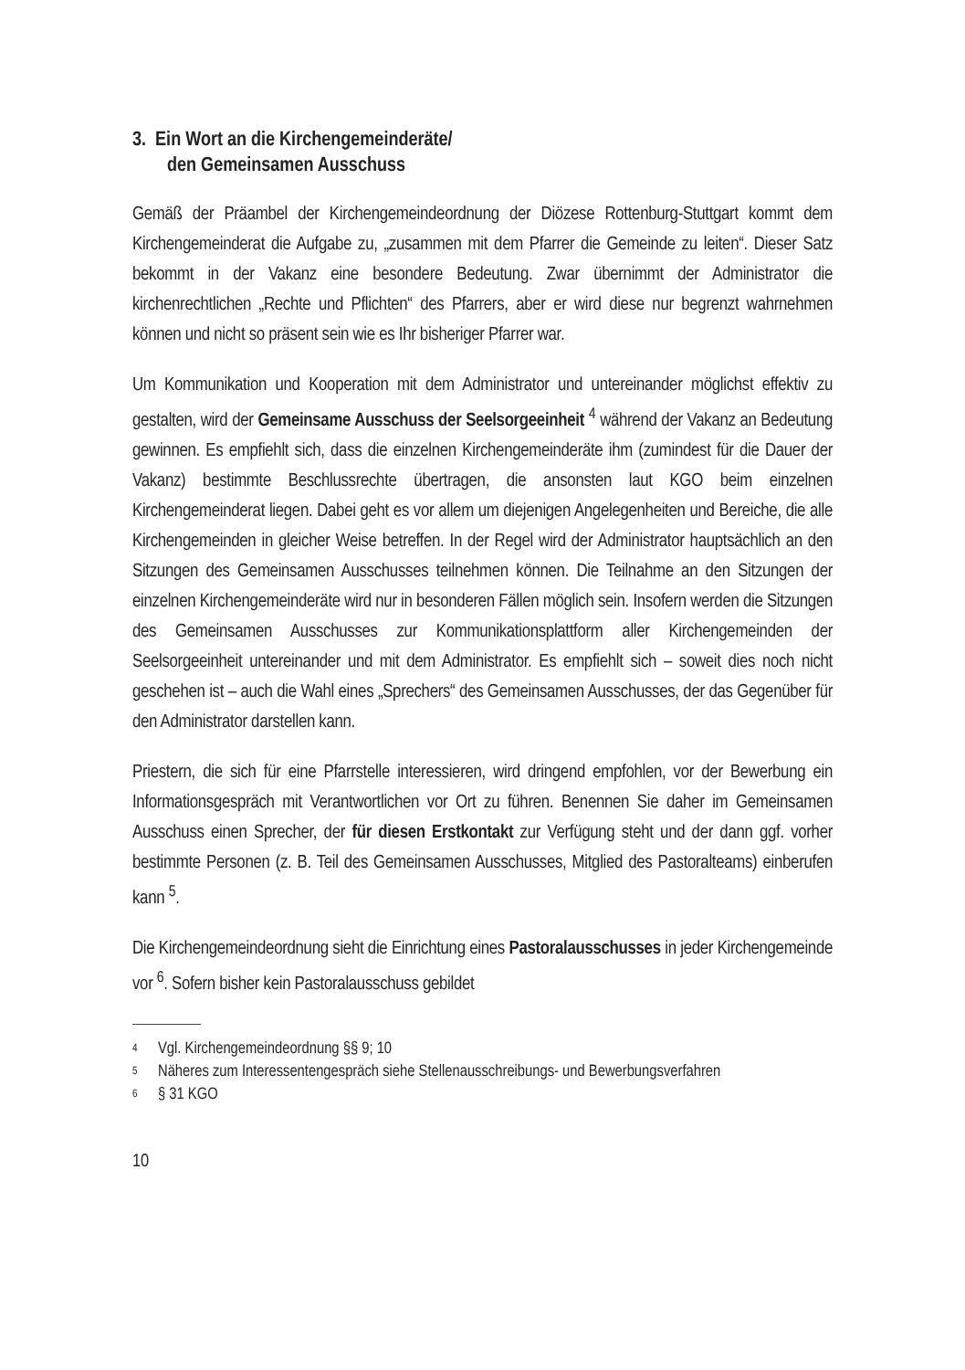3. Ein Wort an die Kirchengemeinderäte/
den Gemeinsamen Ausschuss
Gemäß der Präambel der Kirchengemeindeordnung der Diözese Rottenburg-Stuttgart kommt dem Kirchengemeinderat die Aufgabe zu, „zusammen mit dem Pfarrer die Gemeinde zu leiten“. Dieser Satz bekommt in der Vakanz eine besondere Bedeutung. Zwar übernimmt der Administrator die kirchenrechtlichen „Rechte und Pflichten“ des Pfarrers, aber er wird diese nur begrenzt wahrnehmen können und nicht so präsent sein wie es Ihr bisheriger Pfarrer war.
Um Kommunikation und Kooperation mit dem Administrator und untereinander möglichst effektiv zu gestalten, wird der Gemeinsame Ausschuss der Seelsorgeeinheit <sup>4</sup> während der Vakanz an Bedeutung gewinnen. Es empfiehlt sich, dass die einzelnen Kirchengemeinderäte ihm (zumindest für die Dauer der Vakanz) bestimmte Beschlussrechte übertragen, die ansonsten laut KGO beim einzelnen Kirchengemeinderat liegen. Dabei geht es vor allem um diejenigen Angelegenheiten und Bereiche, die alle Kirchengemeinden in gleicher Weise betreffen. In der Regel wird der Administrator hauptsächlich an den Sitzungen des Gemeinsamen Ausschusses teilnehmen können. Die Teilnahme an den Sitzungen der einzelnen Kirchengemeinderäte wird nur in besonderen Fällen möglich sein. Insofern werden die Sitzungen des Gemeinsamen Ausschusses zur Kommunikationsplattform aller Kirchengemeinden der Seelsorgeeinheit untereinander und mit dem Administrator. Es empfiehlt sich – soweit dies noch nicht geschehen ist – auch die Wahl eines „Sprechers“ des Gemeinsamen Ausschusses, der das Gegenüber für den Administrator darstellen kann.
Priestern, die sich für eine Pfarrstelle interessieren, wird dringend empfohlen, vor der Bewerbung ein Informationsgespräch mit Verantwortlichen vor Ort zu führen. Benennen Sie daher im Gemeinsamen Ausschuss einen Sprecher, der für diesen Erstkontakt zur Verfügung steht und der dann ggf. vorher bestimmte Personen (z. B. Teil des Gemeinsamen Ausschusses, Mitglied des Pastoralteams) einberufen kann <sup>5</sup>.
Die Kirchengemeindeordnung sieht die Einrichtung eines Pastoralausschusses in jeder Kirchengemeinde vor <sup>6</sup>. Sofern bisher kein Pastoralausschuss gebildet
<sup>4</sup> Vgl. Kirchengemeindeordnung §§ 9; 10
<sup>5</sup> Näheres zum Interessentengespräch siehe Stellenausschreibungs- und Bewerbungsverfahren
<sup>6</sup> § 31 KGO
10